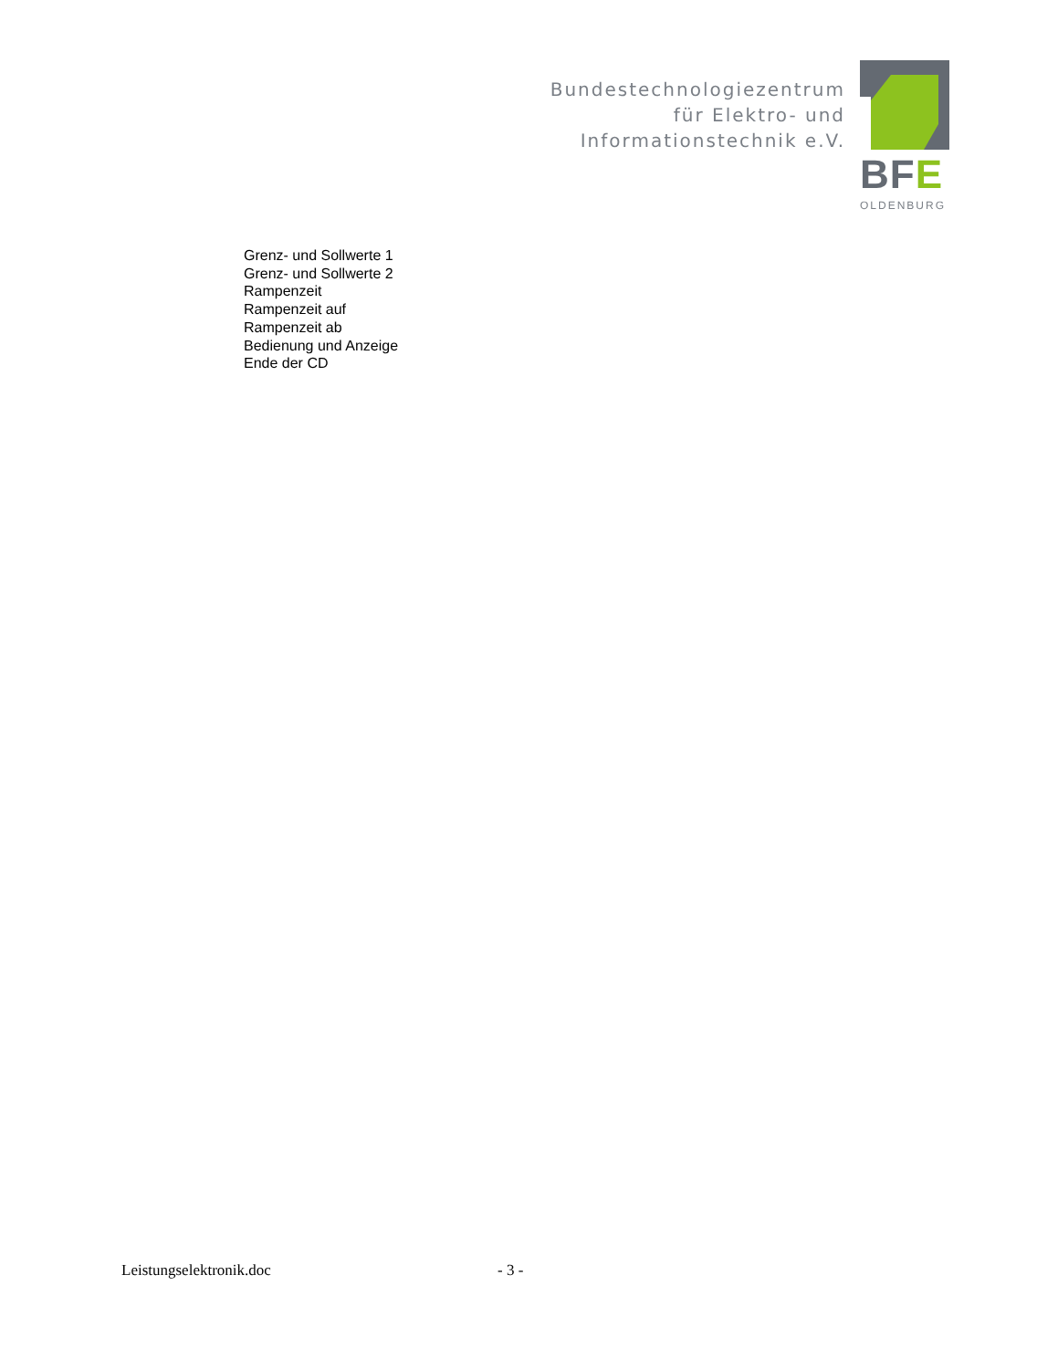Bundestechnologiezentrum
für Elektro- und
Informationstechnik e.V.
BFE
OLDENBURG
Grenz- und Sollwerte 1
Grenz- und Sollwerte 2
Rampenzeit
Rampenzeit auf
Rampenzeit ab
Bedienung und Anzeige
Ende der CD
Leistungselektronik.doc - 3 -